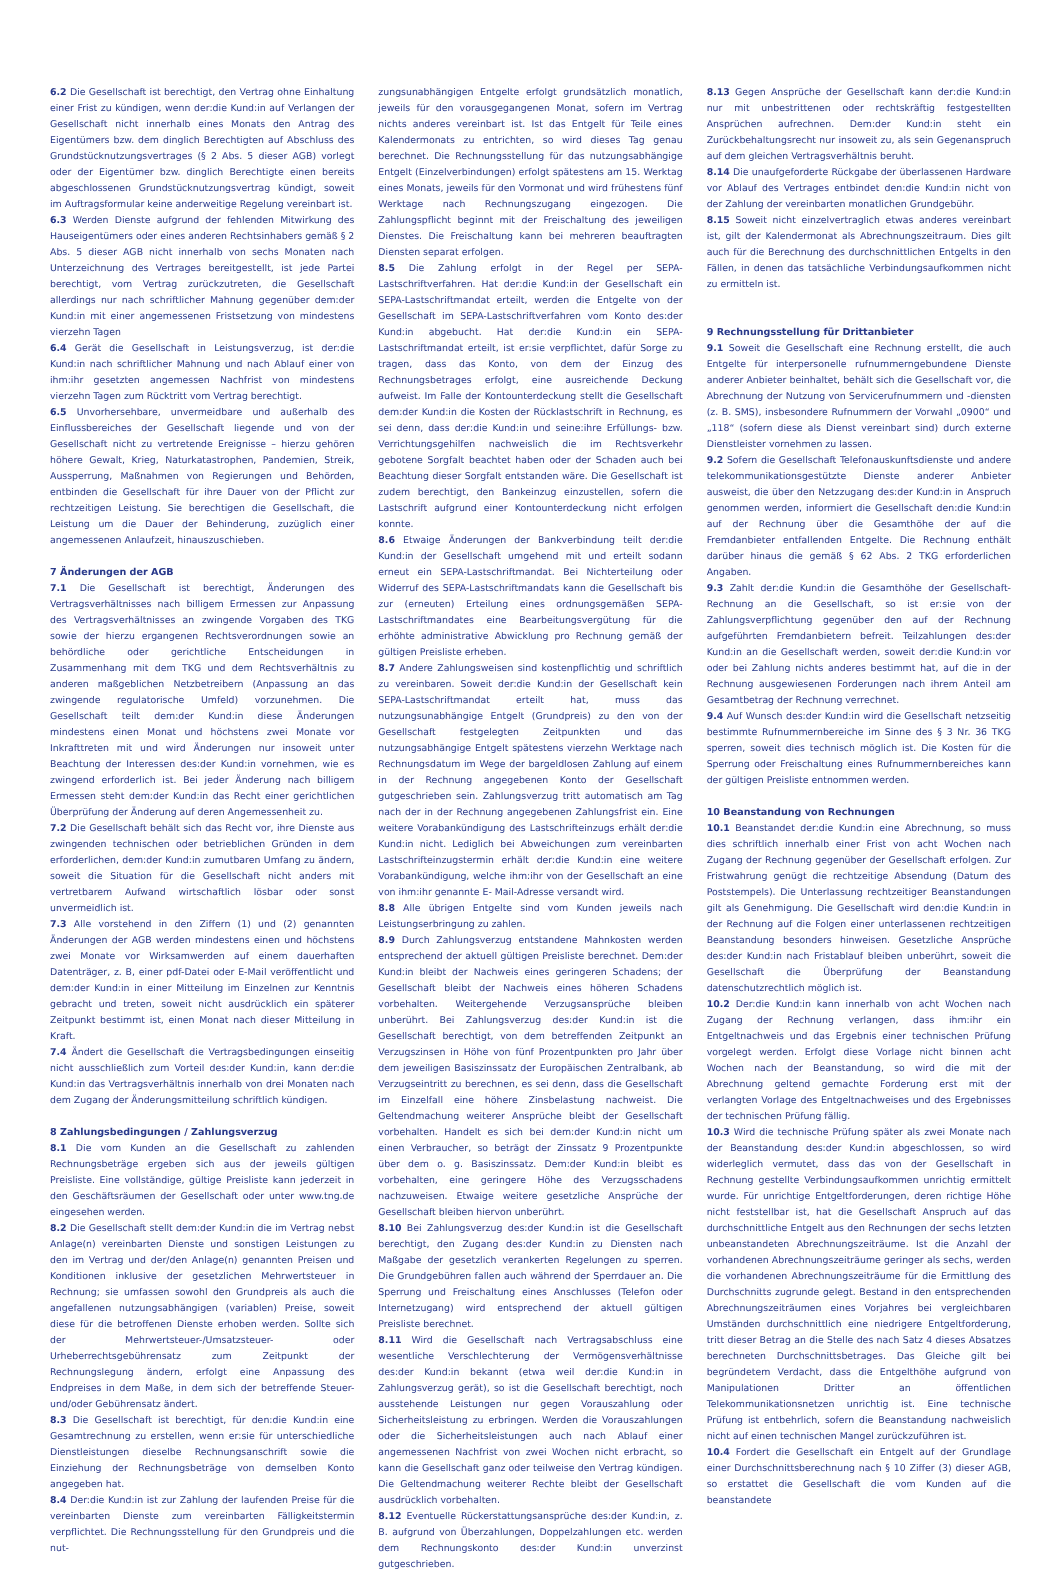6.2 Die Gesellschaft ist berechtigt, den Vertrag ohne Einhaltung einer Frist zu kündigen, wenn der:die Kund:in auf Verlangen der Gesellschaft nicht innerhalb eines Monats den Antrag des Eigentümers bzw. dem dinglich Berechtigten auf Abschluss des Grundstücknutzungsvertrages (§ 2 Abs. 5 dieser AGB) vorlegt oder der Eigentümer bzw. dinglich Berechtigte einen bereits abgeschlossenen Grundstücknutzungsvertrag kündigt, soweit im Auftragsformular keine anderweitige Regelung vereinbart ist.
6.3 Werden Dienste aufgrund der fehlenden Mitwirkung des Hauseigentümers oder eines anderen Rechtsinhabers gemäß § 2 Abs. 5 dieser AGB nicht innerhalb von sechs Monaten nach Unterzeichnung des Vertrages bereitgestellt, ist jede Partei berechtigt, vom Vertrag zurückzutreten, die Gesellschaft allerdings nur nach schriftlicher Mahnung gegenüber dem:der Kund:in mit einer angemessenen Fristsetzung von mindestens vierzehn Tagen
6.4 Gerät die Gesellschaft in Leistungsverzug, ist der:die Kund:in nach schriftlicher Mahnung und nach Ablauf einer von ihm:ihr gesetzten angemessen Nachfrist von mindestens vierzehn Tagen zum Rücktritt vom Vertrag berechtigt.
6.5 Unvorhersehbare, unvermeidbare und außerhalb des Einflussbereiches der Gesellschaft liegende und von der Gesellschaft nicht zu vertretende Ereignisse – hierzu gehören höhere Gewalt, Krieg, Naturkatastrophen, Pandemien, Streik, Aussperrung, Maßnahmen von Regierungen und Behörden, entbinden die Gesellschaft für ihre Dauer von der Pflicht zur rechtzeitigen Leistung. Sie berechtigen die Gesellschaft, die Leistung um die Dauer der Behinderung, zuzüglich einer angemessenen Anlaufzeit, hinauszuschieben.
7 Änderungen der AGB
7.1 Die Gesellschaft ist berechtigt, Änderungen des Vertragsverhältnisses nach billigem Ermessen zur Anpassung des Vertragsverhältnisses an zwingende Vorgaben des TKG sowie der hierzu ergangenen Rechtsverordnungen sowie an behördliche oder gerichtliche Entscheidungen in Zusammenhang mit dem TKG und dem Rechtsverhältnis zu anderen maßgeblichen Netzbetreibern (Anpassung an das zwingende regulatorische Umfeld) vorzunehmen. Die Gesellschaft teilt dem:der Kund:in diese Änderungen mindestens einen Monat und höchstens zwei Monate vor Inkrafttreten mit und wird Änderungen nur insoweit unter Beachtung der Interessen des:der Kund:in vornehmen, wie es zwingend erforderlich ist. Bei jeder Änderung nach billigem Ermessen steht dem:der Kund:in das Recht einer gerichtlichen Überprüfung der Änderung auf deren Angemessenheit zu.
7.2 Die Gesellschaft behält sich das Recht vor, ihre Dienste aus zwingenden technischen oder betrieblichen Gründen in dem erforderlichen, dem:der Kund:in zumutbaren Umfang zu ändern, soweit die Situation für die Gesellschaft nicht anders mit vertretbarem Aufwand wirtschaftlich lösbar oder sonst unvermeidlich ist.
7.3 Alle vorstehend in den Ziffern (1) und (2) genannten Änderungen der AGB werden mindestens einen und höchstens zwei Monate vor Wirksamwerden auf einem dauerhaften Datenträger, z. B, einer pdf-Datei oder E-Mail veröffentlicht und dem:der Kund:in in einer Mitteilung im Einzelnen zur Kenntnis gebracht und treten, soweit nicht ausdrücklich ein späterer Zeitpunkt bestimmt ist, einen Monat nach dieser Mitteilung in Kraft.
7.4 Ändert die Gesellschaft die Vertragsbedingungen einseitig nicht ausschließlich zum Vorteil des:der Kund:in, kann der:die Kund:in das Vertragsverhältnis innerhalb von drei Monaten nach dem Zugang der Änderungsmitteilung schriftlich kündigen.
8 Zahlungsbedingungen / Zahlungsverzug
8.1 Die vom Kunden an die Gesellschaft zu zahlenden Rechnungsbeträge ergeben sich aus der jeweils gültigen Preisliste. Eine vollständige, gültige Preisliste kann jederzeit in den Geschäftsräumen der Gesellschaft oder unter www.tng.de eingesehen werden.
8.2 Die Gesellschaft stellt dem:der Kund:in die im Vertrag nebst Anlage(n) vereinbarten Dienste und sonstigen Leistungen zu den im Vertrag und der/den Anlage(n) genannten Preisen und Konditionen inklusive der gesetzlichen Mehrwertsteuer in Rechnung; sie umfassen sowohl den Grundpreis als auch die angefallenen nutzungsabhängigen (variablen) Preise, soweit diese für die betroffenen Dienste erhoben werden. Sollte sich der Mehrwertsteuer-/Umsatzsteuer- oder Urheberrechtsgebührensatz zum Zeitpunkt der Rechnungslegung ändern, erfolgt eine Anpassung des Endpreises in dem Maße, in dem sich der betreffende Steuer- und/oder Gebührensatz ändert.
8.3 Die Gesellschaft ist berechtigt, für den:die Kund:in eine Gesamtrechnung zu erstellen, wenn er:sie für unterschiedliche Dienstleistungen dieselbe Rechnungsanschrift sowie die Einziehung der Rechnungsbeträge von demselben Konto angegeben hat.
8.4 Der:die Kund:in ist zur Zahlung der laufenden Preise für die vereinbarten Dienste zum vereinbarten Fälligkeitstermin verpflichtet. Die Rechnungsstellung für den Grundpreis und die nut-
zungsunabhängigen Entgelte erfolgt grundsätzlich monatlich, jeweils für den vorausgegangenen Monat, sofern im Vertrag nichts anderes vereinbart ist. Ist das Entgelt für Teile eines Kalendermonats zu entrichten, so wird dieses Tag genau berechnet. Die Rechnungsstellung für das nutzungsabhängige Entgelt (Einzelverbindungen) erfolgt spätestens am 15. Werktag eines Monats, jeweils für den Vormonat und wird frühestens fünf Werktage nach Rechnungszugang eingezogen. Die Zahlungspflicht beginnt mit der Freischaltung des jeweiligen Dienstes. Die Freischaltung kann bei mehreren beauftragten Diensten separat erfolgen.
8.5 Die Zahlung erfolgt in der Regel per SEPA-Lastschriftverfahren. Hat der:die Kund:in der Gesellschaft ein SEPA-Lastschriftmandat erteilt, werden die Entgelte von der Gesellschaft im SEPA-Lastschriftverfahren vom Konto des:der Kund:in abgebucht. Hat der:die Kund:in ein SEPA-Lastschriftmandat erteilt, ist er:sie verpflichtet, dafür Sorge zu tragen, dass das Konto, von dem der Einzug des Rechnungsbetrages erfolgt, eine ausreichende Deckung aufweist. Im Falle der Kontounterdeckung stellt die Gesellschaft dem:der Kund:in die Kosten der Rücklastschrift in Rechnung, es sei denn, dass der:die Kund:in und seine:ihre Erfüllungs- bzw. Verrichtungsgehilfen nachweislich die im Rechtsverkehr gebotene Sorgfalt beachtet haben oder der Schaden auch bei Beachtung dieser Sorgfalt entstanden wäre. Die Gesellschaft ist zudem berechtigt, den Bankeinzug einzustellen, sofern die Lastschrift aufgrund einer Kontounterdeckung nicht erfolgen konnte.
8.6 Etwaige Änderungen der Bankverbindung teilt der:die Kund:in der Gesellschaft umgehend mit und erteilt sodann erneut ein SEPA-Lastschriftmandat. Bei Nichterteilung oder Widerruf des SEPA-Lastschriftmandats kann die Gesellschaft bis zur (erneuten) Erteilung eines ordnungsgemäßen SEPA-Lastschriftmandates eine Bearbeitungsvergütung für die erhöhte administrative Abwicklung pro Rechnung gemäß der gültigen Preisliste erheben.
8.7 Andere Zahlungsweisen sind kostenpflichtig und schriftlich zu vereinbaren. Soweit der:die Kund:in der Gesellschaft kein SEPA-Lastschriftmandat erteilt hat, muss das nutzungsunabhängige Entgelt (Grundpreis) zu den von der Gesellschaft festgelegten Zeitpunkten und das nutzungsabhängige Entgelt spätestens vierzehn Werktage nach Rechnungsdatum im Wege der bargeldlosen Zahlung auf einem in der Rechnung angegebenen Konto der Gesellschaft gutgeschrieben sein. Zahlungsverzug tritt automatisch am Tag nach der in der Rechnung angegebenen Zahlungsfrist ein. Eine weitere Vorabankündigung des Lastschrifteinzugs erhält der:die Kund:in nicht. Lediglich bei Abweichungen zum vereinbarten Lastschrifteinzugstermin erhält der:die Kund:in eine weitere Vorabankündigung, welche ihm:ihr von der Gesellschaft an eine von ihm:ihr genannte E- Mail-Adresse versandt wird.
8.8 Alle übrigen Entgelte sind vom Kunden jeweils nach Leistungserbringung zu zahlen.
8.9 Durch Zahlungsverzug entstandene Mahnkosten werden entsprechend der aktuell gültigen Preisliste berechnet. Dem:der Kund:in bleibt der Nachweis eines geringeren Schadens; der Gesellschaft bleibt der Nachweis eines höheren Schadens vorbehalten. Weitergehende Verzugsansprüche bleiben unberührt. Bei Zahlungsverzug des:der Kund:in ist die Gesellschaft berechtigt, von dem betreffenden Zeitpunkt an Verzugszinsen in Höhe von fünf Prozentpunkten pro Jahr über dem jeweiligen Basiszinssatz der Europäischen Zentralbank, ab Verzugseintritt zu berechnen, es sei denn, dass die Gesellschaft im Einzelfall eine höhere Zinsbelastung nachweist. Die Geltendmachung weiterer Ansprüche bleibt der Gesellschaft vorbehalten. Handelt es sich bei dem:der Kund:in nicht um einen Verbraucher, so beträgt der Zinssatz 9 Prozentpunkte über dem o. g. Basiszinssatz. Dem:der Kund:in bleibt es vorbehalten, eine geringere Höhe des Verzugsschadens nachzuweisen. Etwaige weitere gesetzliche Ansprüche der Gesellschaft bleiben hiervon unberührt.
8.10 Bei Zahlungsverzug des:der Kund:in ist die Gesellschaft berechtigt, den Zugang des:der Kund:in zu Diensten nach Maßgabe der gesetzlich verankerten Regelungen zu sperren. Die Grundgebühren fallen auch während der Sperrdauer an. Die Sperrung und Freischaltung eines Anschlusses (Telefon oder Internetzugang) wird entsprechend der aktuell gültigen Preisliste berechnet.
8.11 Wird die Gesellschaft nach Vertragsabschluss eine wesentliche Verschlechterung der Vermögensverhältnisse des:der Kund:in bekannt (etwa weil der:die Kund:in in Zahlungsverzug gerät), so ist die Gesellschaft berechtigt, noch ausstehende Leistungen nur gegen Vorauszahlung oder Sicherheitsleistung zu erbringen. Werden die Vorauszahlungen oder die Sicherheitsleistungen auch nach Ablauf einer angemessenen Nachfrist von zwei Wochen nicht erbracht, so kann die Gesellschaft ganz oder teilweise den Vertrag kündigen. Die Geltendmachung weiterer Rechte bleibt der Gesellschaft ausdrücklich vorbehalten.
8.12 Eventuelle Rückerstattungsansprüche des:der Kund:in, z. B. aufgrund von Überzahlungen, Doppelzahlungen etc. werden dem Rechnungskonto des:der Kund:in unverzinst gutgeschrieben.
8.13 Gegen Ansprüche der Gesellschaft kann der:die Kund:in nur mit unbestrittenen oder rechtskräftig festgestellten Ansprüchen aufrechnen. Dem:der Kund:in steht ein Zurückbehaltungsrecht nur insoweit zu, als sein Gegenanspruch auf dem gleichen Vertragsverhältnis beruht.
8.14 Die unaufgeforderte Rückgabe der überlassenen Hardware vor Ablauf des Vertrages entbindet den:die Kund:in nicht von der Zahlung der vereinbarten monatlichen Grundgebühr.
8.15 Soweit nicht einzelvertraglich etwas anderes vereinbart ist, gilt der Kalendermonat als Abrechnungszeitraum. Dies gilt auch für die Berechnung des durchschnittlichen Entgelts in den Fällen, in denen das tatsächliche Verbindungsaufkommen nicht zu ermitteln ist.
9 Rechnungsstellung für Drittanbieter
9.1 Soweit die Gesellschaft eine Rechnung erstellt, die auch Entgelte für interpersonelle rufnummerngebundene Dienste anderer Anbieter beinhaltet, behält sich die Gesellschaft vor, die Abrechnung der Nutzung von Servicerufnummern und -diensten (z. B. SMS), insbesondere Rufnummern der Vorwahl „0900“ und „118“ (sofern diese als Dienst vereinbart sind) durch externe Dienstleister vornehmen zu lassen.
9.2 Sofern die Gesellschaft Telefonauskunftsdienste und andere telekommunikationsgestützte Dienste anderer Anbieter ausweist, die über den Netzzugang des:der Kund:in in Anspruch genommen werden, informiert die Gesellschaft den:die Kund:in auf der Rechnung über die Gesamthöhe der auf die Fremdanbieter entfallenden Entgelte. Die Rechnung enthält darüber hinaus die gemäß § 62 Abs. 2 TKG erforderlichen Angaben.
9.3 Zahlt der:die Kund:in die Gesamthöhe der Gesellschaft-Rechnung an die Gesellschaft, so ist er:sie von der Zahlungsverpflichtung gegenüber den auf der Rechnung aufgeführten Fremdanbietern befreit. Teilzahlungen des:der Kund:in an die Gesellschaft werden, soweit der:die Kund:in vor oder bei Zahlung nichts anderes bestimmt hat, auf die in der Rechnung ausgewiesenen Forderungen nach ihrem Anteil am Gesamtbetrag der Rechnung verrechnet.
9.4 Auf Wunsch des:der Kund:in wird die Gesellschaft netzseitig bestimmte Rufnummernbereiche im Sinne des § 3 Nr. 36 TKG sperren, soweit dies technisch möglich ist. Die Kosten für die Sperrung oder Freischaltung eines Rufnummernbereiches kann der gültigen Preisliste entnommen werden.
10 Beanstandung von Rechnungen
10.1 Beanstandet der:die Kund:in eine Abrechnung, so muss dies schriftlich innerhalb einer Frist von acht Wochen nach Zugang der Rechnung gegenüber der Gesellschaft erfolgen. Zur Fristwahrung genügt die rechtzeitige Absendung (Datum des Poststempels). Die Unterlassung rechtzeitiger Beanstandungen gilt als Genehmigung. Die Gesellschaft wird den:die Kund:in in der Rechnung auf die Folgen einer unterlassenen rechtzeitigen Beanstandung besonders hinweisen. Gesetzliche Ansprüche des:der Kund:in nach Fristablauf bleiben unberührt, soweit die Gesellschaft die Überprüfung der Beanstandung datenschutzrechtlich möglich ist.
10.2 Der:die Kund:in kann innerhalb von acht Wochen nach Zugang der Rechnung verlangen, dass ihm:ihr ein Entgeltnachweis und das Ergebnis einer technischen Prüfung vorgelegt werden. Erfolgt diese Vorlage nicht binnen acht Wochen nach der Beanstandung, so wird die mit der Abrechnung geltend gemachte Forderung erst mit der verlangten Vorlage des Entgeltnachweises und des Ergebnisses der technischen Prüfung fällig.
10.3 Wird die technische Prüfung später als zwei Monate nach der Beanstandung des:der Kund:in abgeschlossen, so wird widerleglich vermutet, dass das von der Gesellschaft in Rechnung gestellte Verbindungsaufkommen unrichtig ermittelt wurde. Für unrichtige Entgeltforderungen, deren richtige Höhe nicht feststellbar ist, hat die Gesellschaft Anspruch auf das durchschnittliche Entgelt aus den Rechnungen der sechs letzten unbeanstandeten Abrechnungszeiträume. Ist die Anzahl der vorhandenen Abrechnungszeiträume geringer als sechs, werden die vorhandenen Abrechnungszeiträume für die Ermittlung des Durchschnitts zugrunde gelegt. Bestand in den entsprechenden Abrechnungszeiträumen eines Vorjahres bei vergleichbaren Umständen durchschnittlich eine niedrigere Entgeltforderung, tritt dieser Betrag an die Stelle des nach Satz 4 dieses Absatzes berechneten Durchschnittsbetrages. Das Gleiche gilt bei begründetem Verdacht, dass die Entgelthöhe aufgrund von Manipulationen Dritter an öffentlichen Telekommunikationsnetzen unrichtig ist. Eine technische Prüfung ist entbehrlich, sofern die Beanstandung nachweislich nicht auf einen technischen Mangel zurückzuführen ist.
10.4 Fordert die Gesellschaft ein Entgelt auf der Grundlage einer Durchschnittsberechnung nach § 10 Ziffer (3) dieser AGB, so erstattet die Gesellschaft die vom Kunden auf die beanstandete